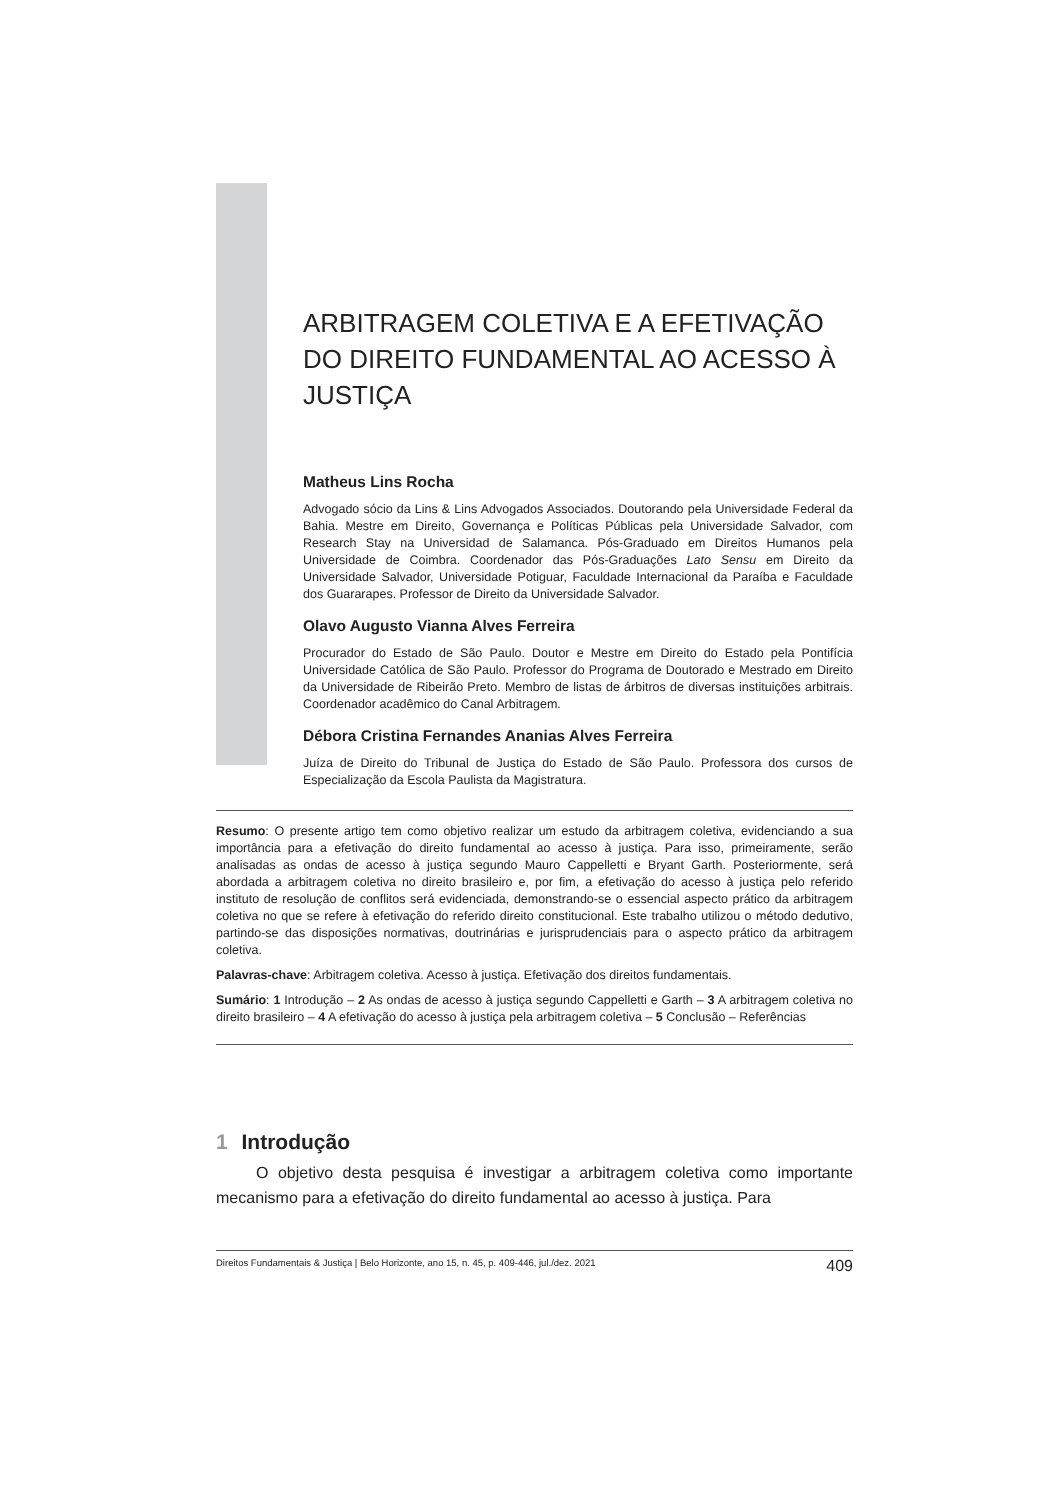ARBITRAGEM COLETIVA E A EFETIVAÇÃO DO DIREITO FUNDAMENTAL AO ACESSO À JUSTIÇA
Matheus Lins Rocha
Advogado sócio da Lins & Lins Advogados Associados. Doutorando pela Universidade Federal da Bahia. Mestre em Direito, Governança e Políticas Públicas pela Universidade Salvador, com Research Stay na Universidad de Salamanca. Pós-Graduado em Direitos Humanos pela Universidade de Coimbra. Coordenador das Pós-Graduações Lato Sensu em Direito da Universidade Salvador, Universidade Potiguar, Faculdade Internacional da Paraíba e Faculdade dos Guararapes. Professor de Direito da Universidade Salvador.
Olavo Augusto Vianna Alves Ferreira
Procurador do Estado de São Paulo. Doutor e Mestre em Direito do Estado pela Pontifícia Universidade Católica de São Paulo. Professor do Programa de Doutorado e Mestrado em Direito da Universidade de Ribeirão Preto. Membro de listas de árbitros de diversas instituições arbitrais. Coordenador acadêmico do Canal Arbitragem.
Débora Cristina Fernandes Ananias Alves Ferreira
Juíza de Direito do Tribunal de Justiça do Estado de São Paulo. Professora dos cursos de Especialização da Escola Paulista da Magistratura.
Resumo: O presente artigo tem como objetivo realizar um estudo da arbitragem coletiva, evidenciando a sua importância para a efetivação do direito fundamental ao acesso à justiça. Para isso, primeiramente, serão analisadas as ondas de acesso à justiça segundo Mauro Cappelletti e Bryant Garth. Posteriormente, será abordada a arbitragem coletiva no direito brasileiro e, por fim, a efetivação do acesso à justiça pelo referido instituto de resolução de conflitos será evidenciada, demonstrando-se o essencial aspecto prático da arbitragem coletiva no que se refere à efetivação do referido direito constitucional. Este trabalho utilizou o método dedutivo, partindo-se das disposições normativas, doutrinárias e jurisprudenciais para o aspecto prático da arbitragem coletiva.
Palavras-chave: Arbitragem coletiva. Acesso à justiça. Efetivação dos direitos fundamentais.
Sumário: 1 Introdução – 2 As ondas de acesso à justiça segundo Cappelletti e Garth – 3 A arbitragem coletiva no direito brasileiro – 4 A efetivação do acesso à justiça pela arbitragem coletiva – 5 Conclusão – Referências
1 Introdução
O objetivo desta pesquisa é investigar a arbitragem coletiva como importante mecanismo para a efetivação do direito fundamental ao acesso à justiça. Para
Direitos Fundamentais & Justiça | Belo Horizonte, ano 15, n. 45, p. 409-446, jul./dez. 2021 409